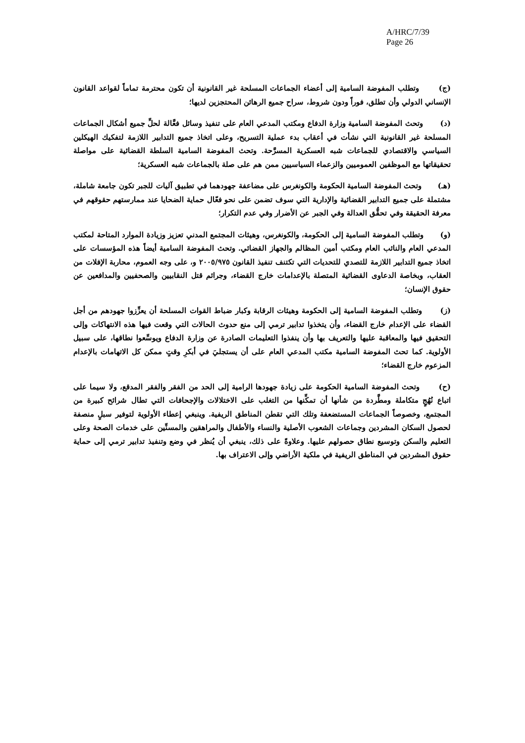A/HRC/7/39
Page 26
(ج) وتطلب المفوضة السامية إلى أعضاء الجماعات المسلحة غير القانونية أن تكون محترمة تماماً لقواعد القانون الإنساني الدولي وأن تطلق، فوراً ودون شروط، سراح جميع الرهائن المحتجزين لديها؛
(د) وتحث المفوضة السامية وزارة الدفاع ومكتب المدعي العام على تنفيذ وسائل فعَّالة لحلِّ جميع أشكال الجماعات المسلحة غير القانونية التي نشأت في أعقاب بدء عملية التسريح، وعلى اتخاذ جميع التدابير اللازمة لتفكيك الهيكلين السياسي والاقتصادي للجماعات شبه العسكرية المسرَّحة. وتحث المفوضة السامية السلطة القضائية على مواصلة تحقيقاتها مع الموظفين العموميين والزعماء السياسيين ممن هم على صلة بالجماعات شبه العسكرية؛
(هـ) وتحث المفوضة السامية الحكومة والكونغرس على مضاعفة جهودهما في تطبيق آليات للجبر تكون جامعة شاملة، مشتملة على جميع التدابير القضائية والإدارية التي سوف تضمن على نحو فعّال حماية الضحايا عند ممارستهم حقوقهم في معرفة الحقيقة وفي تحقُّق العدالة وفي الجبر عن الأضرار وفي عدم التكرار؛
(و) وتطلب المفوضة السامية إلى الحكومة، والكونغرس، وهيئات المجتمع المدني تعزيز وزيادة الموارد المتاحة لمكتب المدعي العام والنائب العام ومكتب أمين المظالم والجهاز القضائي. وتحث المفوضة السامية أيضاً هذه المؤسسات على اتخاذ جميع التدابير اللازمة للتصدي للتحديات التي تكتنف تنفيذ القانون ٢٠٠٥/٩٧٥ و، على وجه العموم، محاربة الإفلات من العقاب، وبخاصة الدعاوى القضائية المتصلة بالإعدامات خارج القضاء، وجرائم قتل النقابيين والصحفيين والمدافعين عن حقوق الإنسان؛
(ز) وتطلب المفوضة السامية إلى الحكومة وهيئات الرقابة وكبار ضباط القوات المسلحة أن يعزِّزوا جهودهم من أجل القضاء على الإعدام خارج القضاء، وأن يتخذوا تدابير ترمي إلى منع حدوث الحالات التي وقعت فيها هذه الانتهاكات وإلى التحقيق فيها والمعاقبة عليها والتعريف بها وأن ينفذوا التعليمات الصادرة عن وزارة الدفاع ويوسِّعوا نطاقها، على سبيل الأولوية. كما تحث المفوضة السامية مكتب المدعي العام على أن يستجليَ في أبكرِ وقتٍ ممكن كل الاتهامات بالإعدام المزعوم خارج القضاء؛
(ح) وتحث المفوضة السامية الحكومة على زيادة جهودها الرامية إلى الحد من الفقر والفقر المدقع، ولا سيما على اتباع نُهُجٍ متكاملة ومطَّردة من شأنها أن تمكِّنها من التغلب على الاختلالات والإجحافات التي تطال شرائح كبيرة من المجتمع، وخصوصاً الجماعات المستضعفة وتلك التي تقطن المناطق الريفية. وينبغي إعطاء الأولوية لتوفير سبلٍ منصفة لحصول السكان المشردين وجماعات الشعوب الأصلية والنساء والأطفال والمراهقين والمسنِّين على خدمات الصحة وعلى التعليم والسكن وتوسيع نطاق حصولهم عليها. وعلاوةً على ذلك، ينبغي أن يُنظر في وضع وتنفيذ تدابير ترمي إلى حماية حقوق المشردين في المناطق الريفية في ملكية الأراضي وإلى الاعتراف بها.